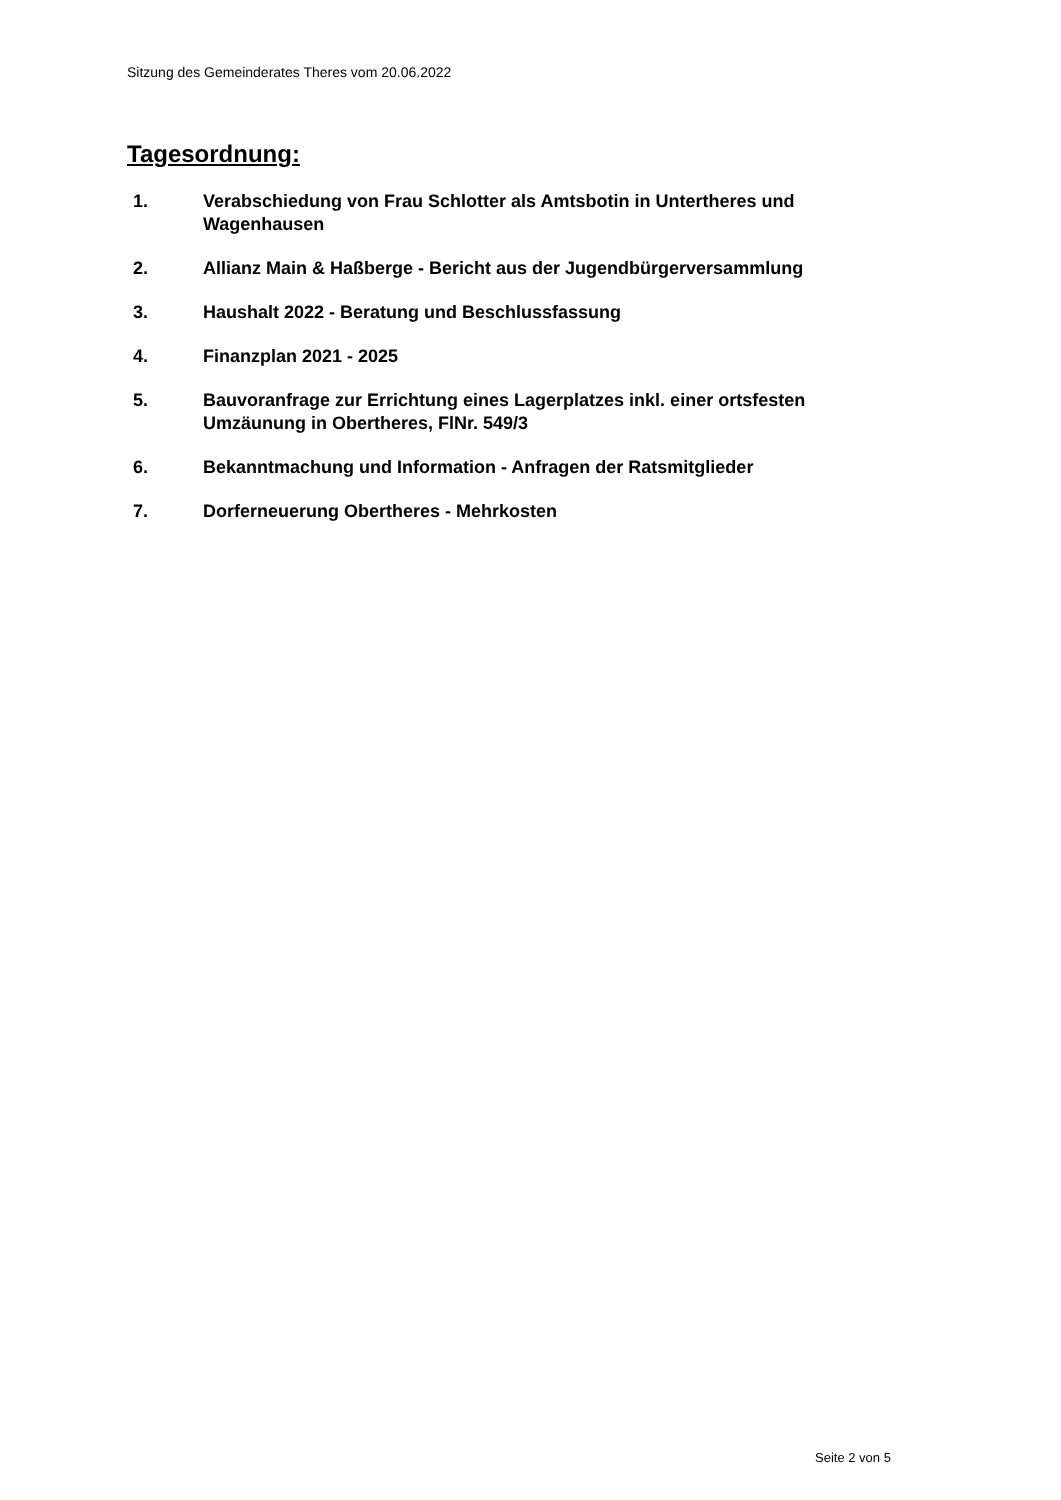Sitzung des Gemeinderates Theres vom 20.06.2022
Tagesordnung:
1. Verabschiedung von Frau Schlotter als Amtsbotin in Untertheres und Wagenhausen
2. Allianz Main & Haßberge - Bericht aus der Jugendbürgerversammlung
3. Haushalt 2022 - Beratung und Beschlussfassung
4. Finanzplan 2021 - 2025
5. Bauvoranfrage zur Errichtung eines Lagerplatzes inkl. einer ortsfesten Umzäunung in Obertheres, FlNr. 549/3
6. Bekanntmachung und Information - Anfragen der Ratsmitglieder
7. Dorferneuerung Obertheres - Mehrkosten
Seite 2 von 5